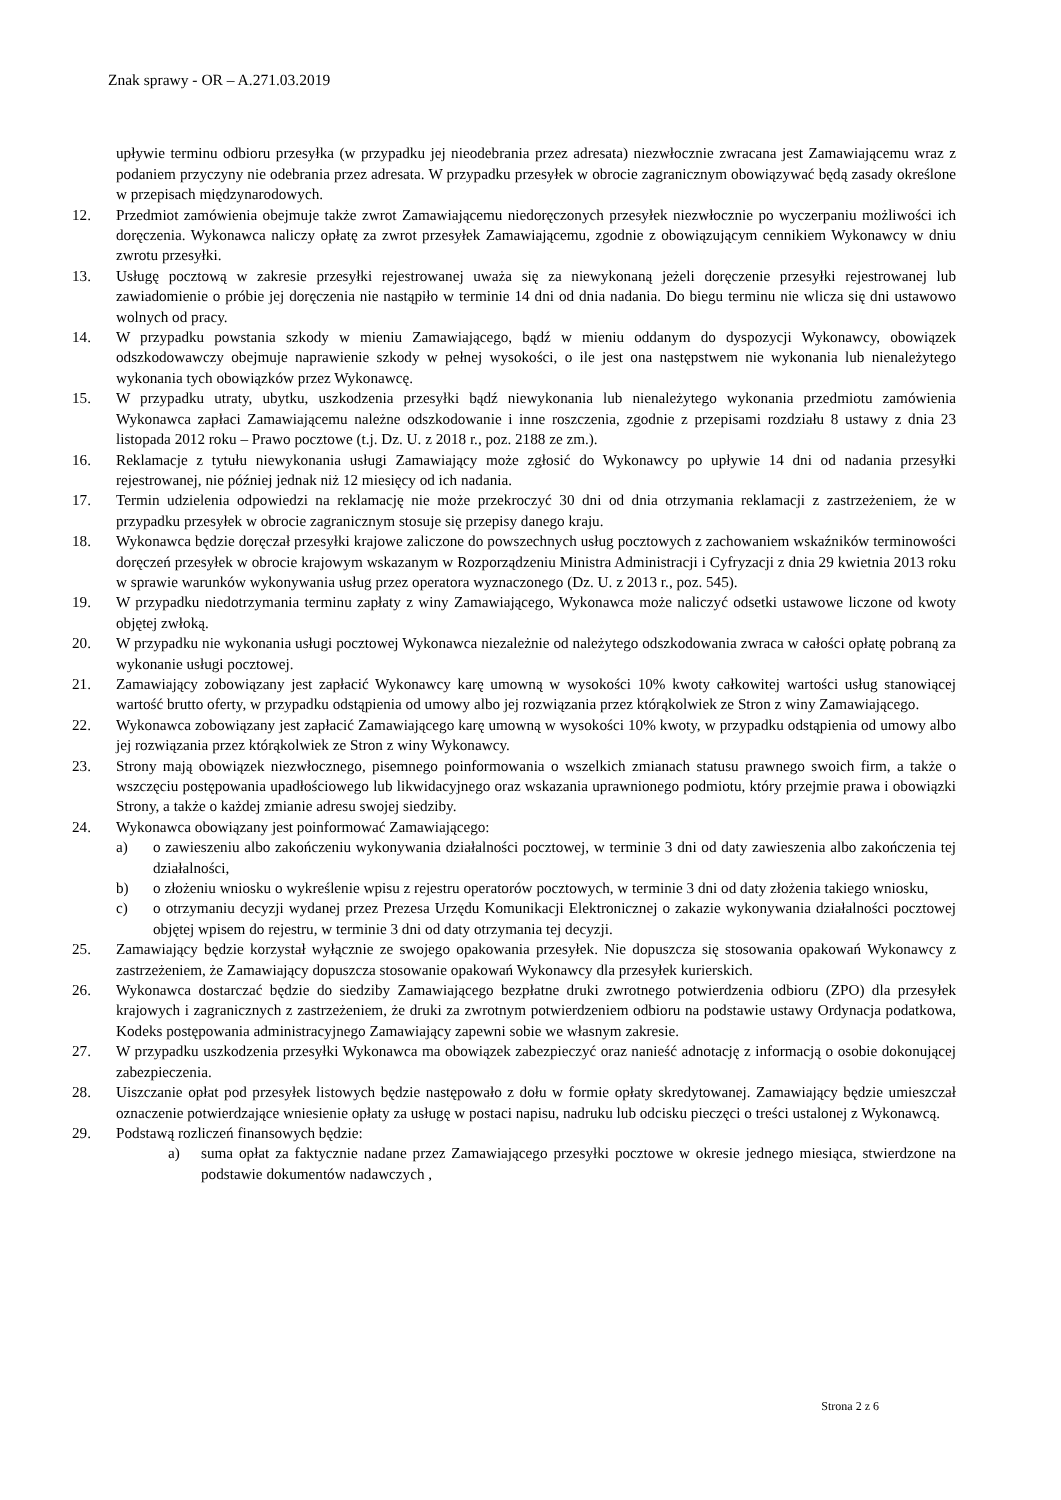Znak sprawy - OR – A.271.03.2019
upływie terminu odbioru przesyłka (w przypadku jej nieodebrania przez adresata) niezwłocznie zwracana jest Zamawiającemu wraz z podaniem przyczyny nie odebrania przez adresata. W przypadku przesyłek w obrocie zagranicznym obowiązywać będą zasady określone w przepisach międzynarodowych.
12. Przedmiot zamówienia obejmuje także zwrot Zamawiającemu niedoręczonych przesyłek niezwłocznie po wyczerpaniu możliwości ich doręczenia. Wykonawca naliczy opłatę za zwrot przesyłek Zamawiającemu, zgodnie z obowiązującym cennikiem Wykonawcy w dniu zwrotu przesyłki.
13. Usługę pocztową w zakresie przesyłki rejestrowanej uważa się za niewykonaną jeżeli doręczenie przesyłki rejestrowanej lub zawiadomienie o próbie jej doręczenia nie nastąpiło w terminie 14 dni od dnia nadania. Do biegu terminu nie wlicza się dni ustawowo wolnych od pracy.
14. W przypadku powstania szkody w mieniu Zamawiającego, bądź w mieniu oddanym do dyspozycji Wykonawcy, obowiązek odszkodowawczy obejmuje naprawienie szkody w pełnej wysokości, o ile jest ona następstwem nie wykonania lub nienależytego wykonania tych obowiązków przez Wykonawcę.
15. W przypadku utraty, ubytku, uszkodzenia przesyłki bądź niewykonania lub nienależytego wykonania przedmiotu zamówienia Wykonawca zapłaci Zamawiającemu należne odszkodowanie i inne roszczenia, zgodnie z przepisami rozdziału 8 ustawy z dnia 23 listopada 2012 roku – Prawo pocztowe (t.j. Dz. U. z 2018 r., poz. 2188 ze zm.).
16. Reklamacje z tytułu niewykonania usługi Zamawiający może zgłosić do Wykonawcy po upływie 14 dni od nadania przesyłki rejestrowanej, nie później jednak niż 12 miesięcy od ich nadania.
17. Termin udzielenia odpowiedzi na reklamację nie może przekroczyć 30 dni od dnia otrzymania reklamacji z zastrzeżeniem, że w przypadku przesyłek w obrocie zagranicznym stosuje się przepisy danego kraju.
18. Wykonawca będzie doręczał przesyłki krajowe zaliczone do powszechnych usług pocztowych z zachowaniem wskaźników terminowości doręczeń przesyłek w obrocie krajowym wskazanym w Rozporządzeniu Ministra Administracji i Cyfryzacji z dnia 29 kwietnia 2013 roku w sprawie warunków wykonywania usług przez operatora wyznaczonego (Dz. U. z 2013 r., poz. 545).
19. W przypadku niedotrzymania terminu zapłaty z winy Zamawiającego, Wykonawca może naliczyć odsetki ustawowe liczone od kwoty objętej zwłoką.
20. W przypadku nie wykonania usługi pocztowej Wykonawca niezależnie od należytego odszkodowania zwraca w całości opłatę pobraną za wykonanie usługi pocztowej.
21. Zamawiający zobowiązany jest zapłacić Wykonawcy karę umowną w wysokości 10% kwoty całkowitej wartości usług stanowiącej wartość brutto oferty, w przypadku odstąpienia od umowy albo jej rozwiązania przez którąkolwiek ze Stron z winy Zamawiającego.
22. Wykonawca zobowiązany jest zapłacić Zamawiającego karę umowną w wysokości 10% kwoty, w przypadku odstąpienia od umowy albo jej rozwiązania przez którąkolwiek ze Stron z winy Wykonawcy.
23. Strony mają obowiązek niezwłocznego, pisemnego poinformowania o wszelkich zmianach statusu prawnego swoich firm, a także o wszczęciu postępowania upadłościowego lub likwidacyjnego oraz wskazania uprawnionego podmiotu, który przejmie prawa i obowiązki Strony, a także o każdej zmianie adresu swojej siedziby.
24. Wykonawca obowiązany jest poinformować Zamawiającego:
a) o zawieszeniu albo zakończeniu wykonywania działalności pocztowej, w terminie 3 dni od daty zawieszenia albo zakończenia tej działalności,
b) o złożeniu wniosku o wykreślenie wpisu z rejestru operatorów pocztowych, w terminie 3 dni od daty złożenia takiego wniosku,
c) o otrzymaniu decyzji wydanej przez Prezesa Urzędu Komunikacji Elektronicznej o zakazie wykonywania działalności pocztowej objętej wpisem do rejestru, w terminie 3 dni od daty otrzymania tej decyzji.
25. Zamawiający będzie korzystał wyłącznie ze swojego opakowania przesyłek. Nie dopuszcza się stosowania opakowań Wykonawcy z zastrzeżeniem, że Zamawiający dopuszcza stosowanie opakowań Wykonawcy dla przesyłek kurierskich.
26. Wykonawca dostarczać będzie do siedziby Zamawiającego bezpłatne druki zwrotnego potwierdzenia odbioru (ZPO) dla przesyłek krajowych i zagranicznych z zastrzeżeniem, że druki za zwrotnym potwierdzeniem odbioru na podstawie ustawy Ordynacja podatkowa, Kodeks postępowania administracyjnego Zamawiający zapewni sobie we własnym zakresie.
27. W przypadku uszkodzenia przesyłki Wykonawca ma obowiązek zabezpieczyć oraz nanieść adnotację z informacją o osobie dokonującej zabezpieczenia.
28. Uiszczanie opłat pod przesyłek listowych będzie następowało z dołu w formie opłaty skredytowanej. Zamawiający będzie umieszczał oznaczenie potwierdzające wniesienie opłaty za usługę w postaci napisu, nadruku lub odcisku pieczęci o treści ustalonej z Wykonawcą.
29. Podstawą rozliczeń finansowych będzie:
a) suma opłat za faktycznie nadane przez Zamawiającego przesyłki pocztowe w okresie jednego miesiąca, stwierdzone na podstawie dokumentów nadawczych ,
Strona 2 z 6